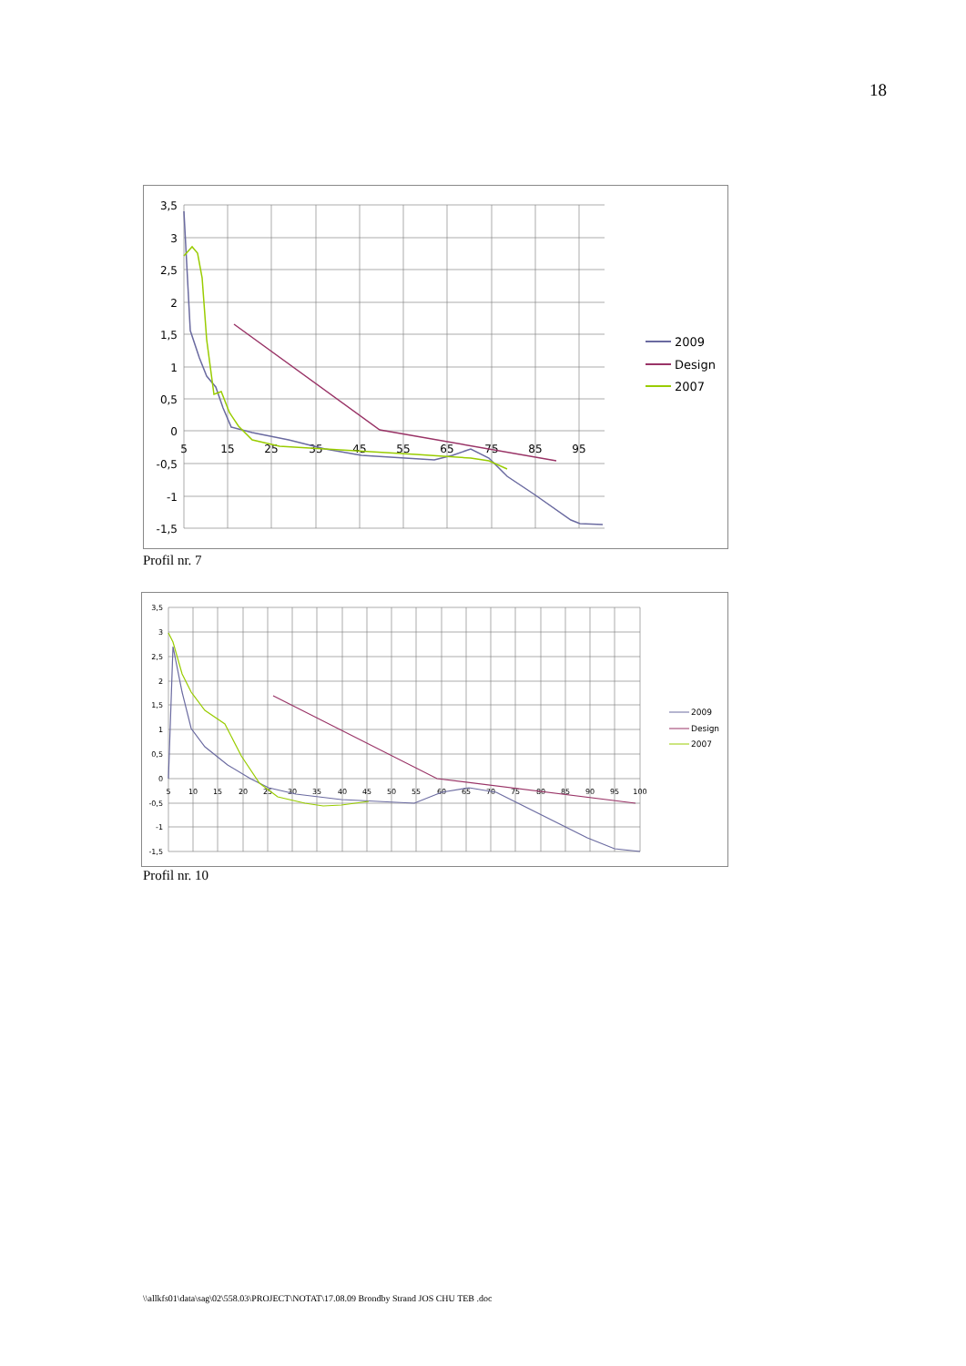18
3,5
3
2,5
2
1,5
1
0,5
0
-0,5
-1
-1,5
5
15
25
35
45
55
65
75
85
95
2009
Design
2007
Profil nr. 7
3,5
3
2,5
2
1,5
1
0,5
0
-0,5
-1
-1,5
5
10
15
20
25
30
35
40
45
50
55
60
65
70
75
80
85
90
95
100
2009
Design
2007
Profil nr. 10
\\allkfs01\data\sag\02\558.03\PROJECT\NOTAT\17.08.09 Brondby Strand JOS CHU TEB .doc